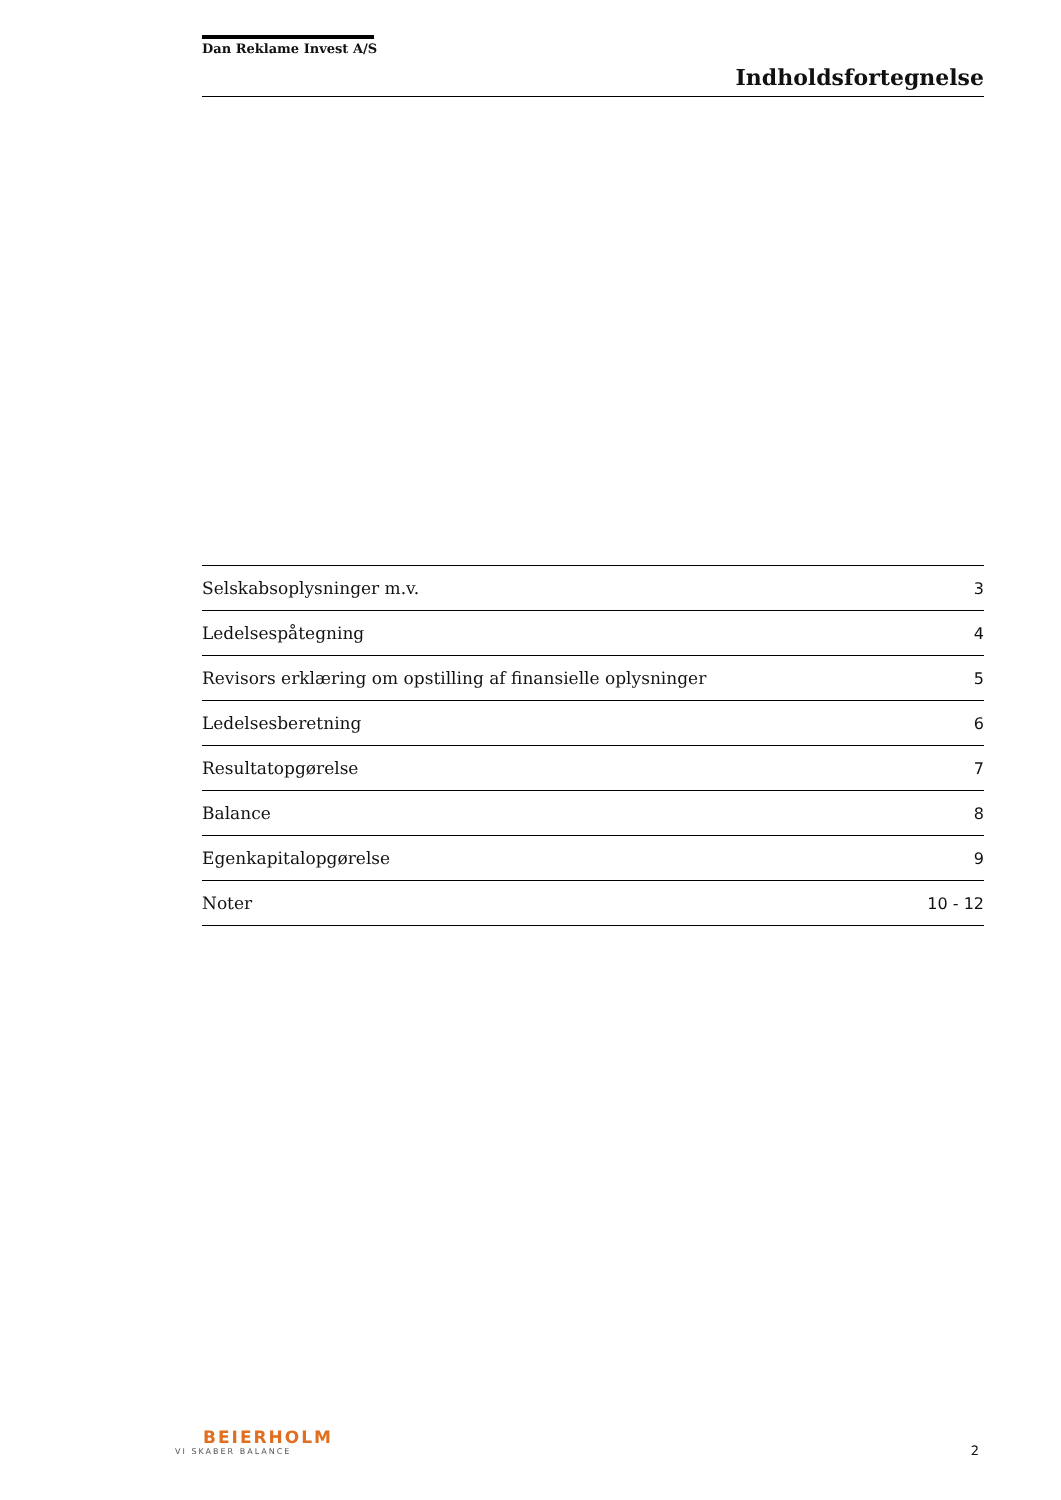Dan Reklame Invest A/S
Indholdsfortegnelse
| Selskabsoplysninger m.v. | 3 |
| Ledelsespåtegning | 4 |
| Revisors erklæring om opstilling af finansielle oplysninger | 5 |
| Ledelsesberetning | 6 |
| Resultatopgørelse | 7 |
| Balance | 8 |
| Egenkapitalopgørelse | 9 |
| Noter | 10 - 12 |
BEIERHOLM
VI SKABER BALANCE
2